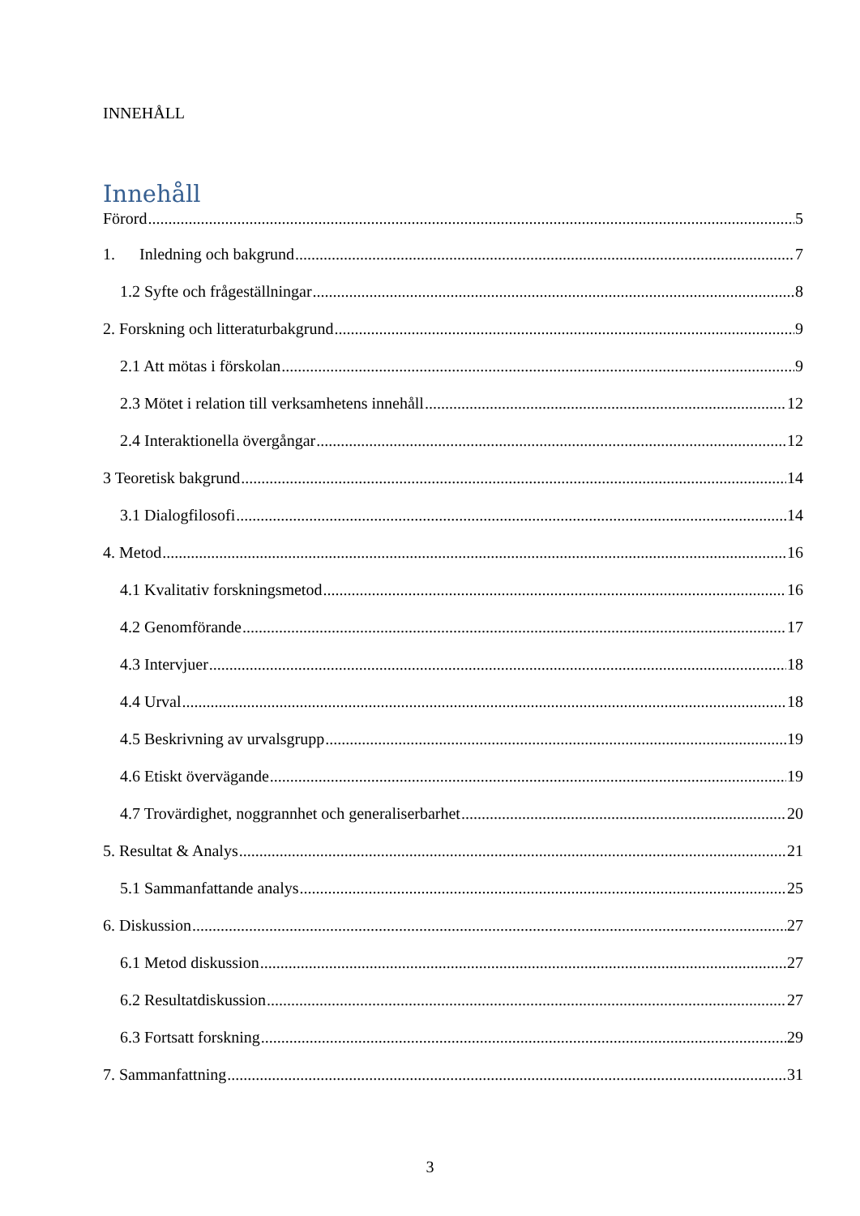INNEHÅLL
Innehåll
Förord 5
1. Inledning och bakgrund 7
1.2 Syfte och frågeställningar 8
2. Forskning och litteraturbakgrund 9
2.1 Att mötas i förskolan 9
2.3 Mötet i relation till verksamhetens innehåll 12
2.4 Interaktionella övergångar 12
3 Teoretisk bakgrund 14
3.1 Dialogfilosofi 14
4. Metod 16
4.1 Kvalitativ forskningsmetod 16
4.2 Genomförande 17
4.3 Intervjuer 18
4.4 Urval 18
4.5 Beskrivning av urvalsgrupp 19
4.6 Etiskt övervägande 19
4.7 Trovärdighet, noggrannhet och generaliserbarhet 20
5. Resultat & Analys 21
5.1 Sammanfattande analys 25
6. Diskussion 27
6.1 Metod diskussion 27
6.2 Resultatdiskussion 27
6.3 Fortsatt forskning 29
7. Sammanfattning 31
3